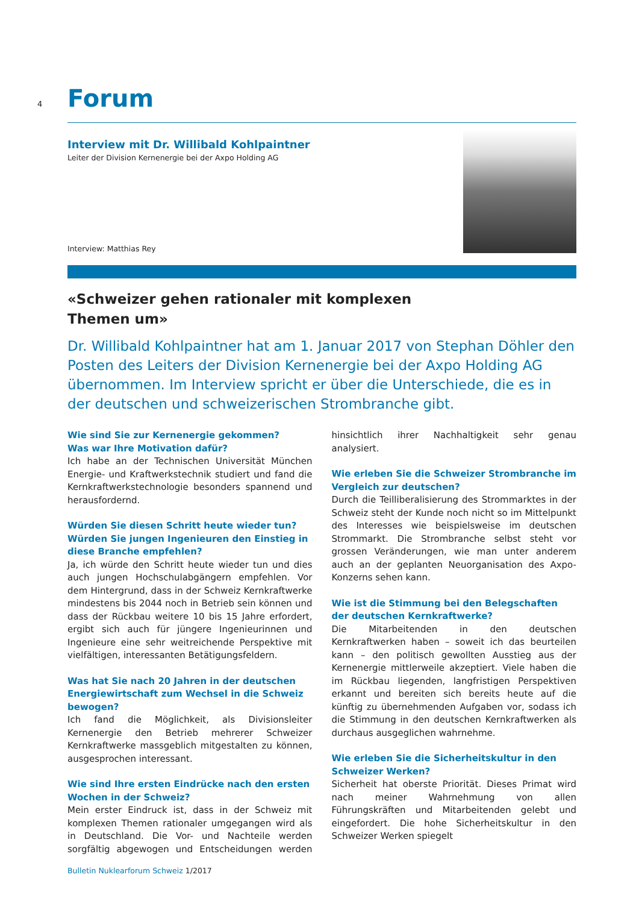4 Forum
Interview mit Dr. Willibald Kohlpaintner
Leiter der Division Kernenergie bei der Axpo Holding AG
Interview: Matthias Rey
«Schweizer gehen rationaler mit komplexen
Themen um»
Dr. Willibald Kohlpaintner hat am 1. Januar 2017 von Stephan Döhler den Posten des Leiters der Division Kernenergie bei der Axpo Holding AG übernommen. Im Interview spricht er über die Unterschiede, die es in der deutschen und schweizerischen Strombranche gibt.
Wie sind Sie zur Kernenergie gekommen?
Was war Ihre Motivation dafür?
Ich habe an der Technischen Universität München Energie- und Kraftwerkstechnik studiert und fand die Kernkraftwerkstechnologie besonders spannend und herausfordernd.
Würden Sie diesen Schritt heute wieder tun? Würden Sie jungen Ingenieuren den Einstieg in diese Branche empfehlen?
Ja, ich würde den Schritt heute wieder tun und dies auch jungen Hochschulabgängern empfehlen. Vor dem Hintergrund, dass in der Schweiz Kernkraftwerke mindestens bis 2044 noch in Betrieb sein können und dass der Rückbau weitere 10 bis 15 Jahre erfordert, ergibt sich auch für jüngere Ingenieurinnen und Ingenieure eine sehr weitreichende Perspektive mit vielfältigen, interessanten Betätigungsfeldern.
Was hat Sie nach 20 Jahren in der deutschen Energiewirtschaft zum Wechsel in die Schweiz bewogen?
Ich fand die Möglichkeit, als Divisionsleiter Kernenergie den Betrieb mehrerer Schweizer Kernkraftwerke massgeblich mitgestalten zu können, ausgesprochen interessant.
Wie sind Ihre ersten Eindrücke nach den ersten Wochen in der Schweiz?
Mein erster Eindruck ist, dass in der Schweiz mit komplexen Themen rationaler umgegangen wird als in Deutschland. Die Vor- und Nachteile werden sorgfältig abgewogen und Entscheidungen werden hinsichtlich ihrer Nachhaltigkeit sehr genau analysiert.
Wie erleben Sie die Schweizer Strombranche im Vergleich zur deutschen?
Durch die Teilliberalisierung des Strommarktes in der Schweiz steht der Kunde noch nicht so im Mittelpunkt des Interesses wie beispielsweise im deutschen Strommarkt. Die Strombranche selbst steht vor grossen Veränderungen, wie man unter anderem auch an der geplanten Neuorganisation des Axpo-Konzerns sehen kann.
Wie ist die Stimmung bei den Belegschaften der deutschen Kernkraftwerke?
Die Mitarbeitenden in den deutschen Kernkraftwerken haben – soweit ich das beurteilen kann – den politisch gewollten Ausstieg aus der Kernenergie mittlerweile akzeptiert. Viele haben die im Rückbau liegenden, langfristigen Perspektiven erkannt und bereiten sich bereits heute auf die künftig zu übernehmenden Aufgaben vor, sodass ich die Stimmung in den deutschen Kernkraftwerken als durchaus ausgeglichen wahrnehme.
Wie erleben Sie die Sicherheitskultur in den Schweizer Werken?
Sicherheit hat oberste Priorität. Dieses Primat wird nach meiner Wahrnehmung von allen Führungskräften und Mitarbeitenden gelebt und eingefordert. Die hohe Sicherheitskultur in den Schweizer Werken spiegelt
Bulletin Nuklearforum Schweiz 1/2017